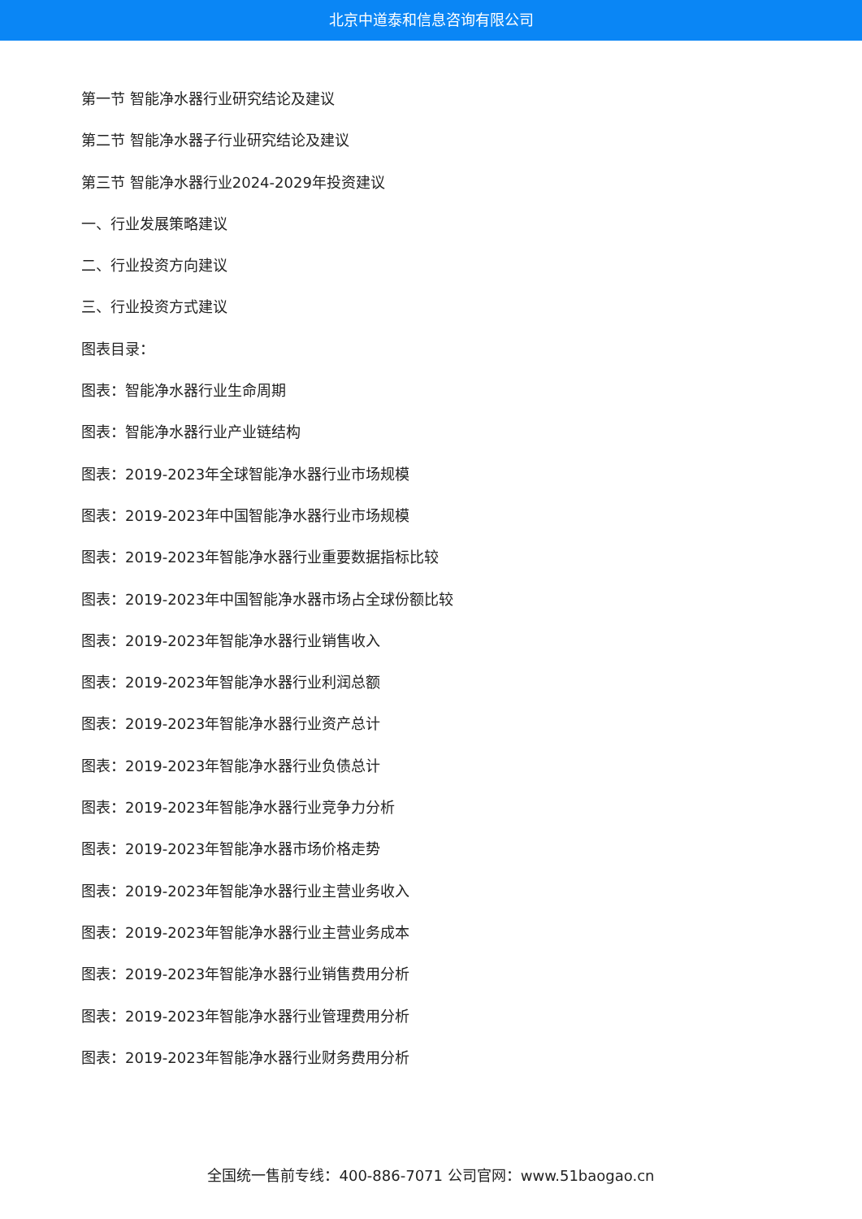北京中道泰和信息咨询有限公司
第一节 智能净水器行业研究结论及建议
第二节 智能净水器子行业研究结论及建议
第三节 智能净水器行业2024-2029年投资建议
一、行业发展策略建议
二、行业投资方向建议
三、行业投资方式建议
图表目录：
图表：智能净水器行业生命周期
图表：智能净水器行业产业链结构
图表：2019-2023年全球智能净水器行业市场规模
图表：2019-2023年中国智能净水器行业市场规模
图表：2019-2023年智能净水器行业重要数据指标比较
图表：2019-2023年中国智能净水器市场占全球份额比较
图表：2019-2023年智能净水器行业销售收入
图表：2019-2023年智能净水器行业利润总额
图表：2019-2023年智能净水器行业资产总计
图表：2019-2023年智能净水器行业负债总计
图表：2019-2023年智能净水器行业竞争力分析
图表：2019-2023年智能净水器市场价格走势
图表：2019-2023年智能净水器行业主营业务收入
图表：2019-2023年智能净水器行业主营业务成本
图表：2019-2023年智能净水器行业销售费用分析
图表：2019-2023年智能净水器行业管理费用分析
图表：2019-2023年智能净水器行业财务费用分析
全国统一售前专线：400-886-7071 公司官网：www.51baogao.cn